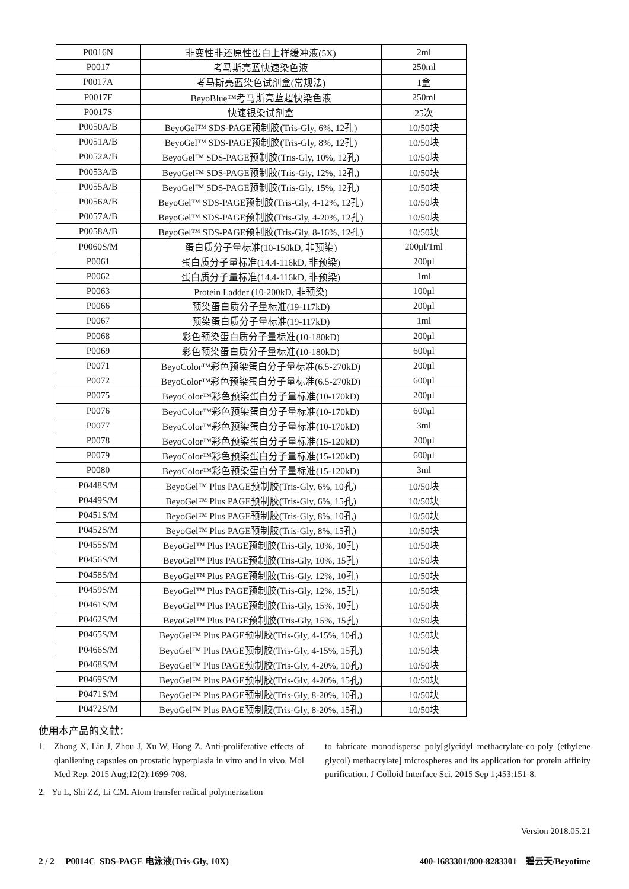| P0016N | 非变性非还原性蛋白上样缓冲液(5X) | 2ml |
| P0017 | 考马斯亮蓝快速染色液 | 250ml |
| P0017A | 考马斯亮蓝染色试剂盒(常规法) | 1盒 |
| P0017F | BeyoBlue™考马斯亮蓝超快染色液 | 250ml |
| P0017S | 快速银染试剂盒 | 25次 |
| P0050A/B | BeyoGel™ SDS-PAGE预制胶(Tris-Gly, 6%, 12孔) | 10/50块 |
| P0051A/B | BeyoGel™ SDS-PAGE预制胶(Tris-Gly, 8%, 12孔) | 10/50块 |
| P0052A/B | BeyoGel™ SDS-PAGE预制胶(Tris-Gly, 10%, 12孔) | 10/50块 |
| P0053A/B | BeyoGel™ SDS-PAGE预制胶(Tris-Gly, 12%, 12孔) | 10/50块 |
| P0055A/B | BeyoGel™ SDS-PAGE预制胶(Tris-Gly, 15%, 12孔) | 10/50块 |
| P0056A/B | BeyoGel™ SDS-PAGE预制胶(Tris-Gly, 4-12%, 12孔) | 10/50块 |
| P0057A/B | BeyoGel™ SDS-PAGE预制胶(Tris-Gly, 4-20%, 12孔) | 10/50块 |
| P0058A/B | BeyoGel™ SDS-PAGE预制胶(Tris-Gly, 8-16%, 12孔) | 10/50块 |
| P0060S/M | 蛋白质分子量标准(10-150kD, 非预染) | 200μl/1ml |
| P0061 | 蛋白质分子量标准(14.4-116kD, 非预染) | 200μl |
| P0062 | 蛋白质分子量标准(14.4-116kD, 非预染) | 1ml |
| P0063 | Protein Ladder (10-200kD, 非预染) | 100μl |
| P0066 | 预染蛋白质分子量标准(19-117kD) | 200μl |
| P0067 | 预染蛋白质分子量标准(19-117kD) | 1ml |
| P0068 | 彩色预染蛋白质分子量标准(10-180kD) | 200μl |
| P0069 | 彩色预染蛋白质分子量标准(10-180kD) | 600μl |
| P0071 | BeyoColor™彩色预染蛋白分子量标准(6.5-270kD) | 200μl |
| P0072 | BeyoColor™彩色预染蛋白分子量标准(6.5-270kD) | 600μl |
| P0075 | BeyoColor™彩色预染蛋白分子量标准(10-170kD) | 200μl |
| P0076 | BeyoColor™彩色预染蛋白分子量标准(10-170kD) | 600μl |
| P0077 | BeyoColor™彩色预染蛋白分子量标准(10-170kD) | 3ml |
| P0078 | BeyoColor™彩色预染蛋白分子量标准(15-120kD) | 200μl |
| P0079 | BeyoColor™彩色预染蛋白分子量标准(15-120kD) | 600μl |
| P0080 | BeyoColor™彩色预染蛋白分子量标准(15-120kD) | 3ml |
| P0448S/M | BeyoGel™ Plus PAGE预制胶(Tris-Gly, 6%, 10孔) | 10/50块 |
| P0449S/M | BeyoGel™ Plus PAGE预制胶(Tris-Gly, 6%, 15孔) | 10/50块 |
| P0451S/M | BeyoGel™ Plus PAGE预制胶(Tris-Gly, 8%, 10孔) | 10/50块 |
| P0452S/M | BeyoGel™ Plus PAGE预制胶(Tris-Gly, 8%, 15孔) | 10/50块 |
| P0455S/M | BeyoGel™ Plus PAGE预制胶(Tris-Gly, 10%, 10孔) | 10/50块 |
| P0456S/M | BeyoGel™ Plus PAGE预制胶(Tris-Gly, 10%, 15孔) | 10/50块 |
| P0458S/M | BeyoGel™ Plus PAGE预制胶(Tris-Gly, 12%, 10孔) | 10/50块 |
| P0459S/M | BeyoGel™ Plus PAGE预制胶(Tris-Gly, 12%, 15孔) | 10/50块 |
| P0461S/M | BeyoGel™ Plus PAGE预制胶(Tris-Gly, 15%, 10孔) | 10/50块 |
| P0462S/M | BeyoGel™ Plus PAGE预制胶(Tris-Gly, 15%, 15孔) | 10/50块 |
| P0465S/M | BeyoGel™ Plus PAGE预制胶(Tris-Gly, 4-15%, 10孔) | 10/50块 |
| P0466S/M | BeyoGel™ Plus PAGE预制胶(Tris-Gly, 4-15%, 15孔) | 10/50块 |
| P0468S/M | BeyoGel™ Plus PAGE预制胶(Tris-Gly, 4-20%, 10孔) | 10/50块 |
| P0469S/M | BeyoGel™ Plus PAGE预制胶(Tris-Gly, 4-20%, 15孔) | 10/50块 |
| P0471S/M | BeyoGel™ Plus PAGE预制胶(Tris-Gly, 8-20%, 10孔) | 10/50块 |
| P0472S/M | BeyoGel™ Plus PAGE预制胶(Tris-Gly, 8-20%, 15孔) | 10/50块 |
使用本产品的文献：
1. Zhong X, Lin J, Zhou J, Xu W, Hong Z. Anti-proliferative effects of qianliening capsules on prostatic hyperplasia in vitro and in vivo. Mol Med Rep. 2015 Aug;12(2):1699-708.
2. Yu L, Shi ZZ, Li CM. Atom transfer radical polymerization
to fabricate monodisperse poly[glycidyl methacrylate-co-poly (ethylene glycol) methacrylate] microspheres and its application for protein affinity purification. J Colloid Interface Sci. 2015 Sep 1;453:151-8.
Version 2018.05.21
2 / 2 P0014C SDS-PAGE 电泳液(Tris-Gly, 10X) 400-1683301/800-8283301 碧云天/Beyotime